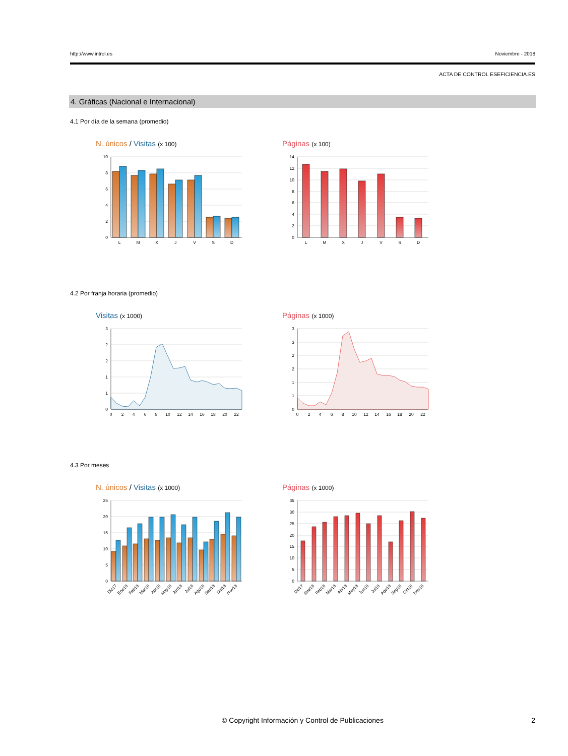http://www.introl.es Noviembre - 2018
ACTA DE CONTROL ESEFICIENCIA.ES
4. Gráficas (Nacional e Internacional)
4.1 Por día de la semana (promedio)
N. únicos / Visitas (x 100)
10
8
6
4
2
0
L
M
X
J
V
S
D
Páginas (x 100)
14
12
10
8
6
4
2
0
L
M
X
J
V
S
D
4.2 Por franja horaria (promedio)
Visitas (x 1000)
3
2
2
1
1
0
0
2
4
6
8
10
12
14
16
18
20
22
Páginas (x 1000)
3
3
2
2
1
1
0
0
2
4
6
8
10
12
14
16
18
20
22
4.3 Por meses
N. únicos / Visitas (x 1000)
25
20
15
10
5
0
Dic17
Ene18
Feb18
Mar18
Abr18
May18
Jun18
Jul18
Ago18
Sep18
Oct18
Nov18
Páginas (x 1000)
35
30
25
20
15
10
5
0
Dic17
Ene18
Feb18
Mar18
Abr18
May18
Jun18
Jul18
Ago18
Sep18
Oct18
Nov18
© Copyright Información y Control de Publicaciones 2